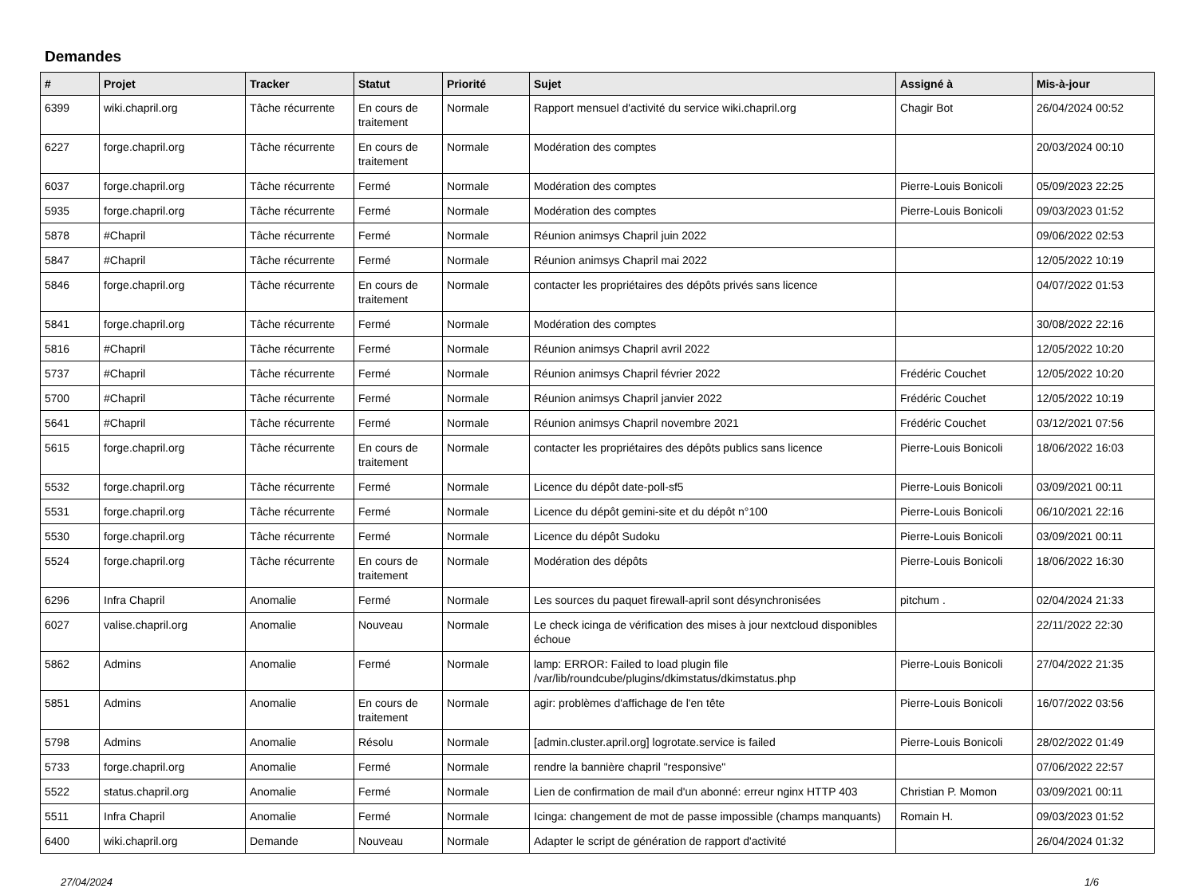Demandes
| # | Projet | Tracker | Statut | Priorité | Sujet | Assigné à | Mis-à-jour |
| --- | --- | --- | --- | --- | --- | --- | --- |
| 6399 | wiki.chapril.org | Tâche récurrente | En cours de traitement | Normale | Rapport mensuel d'activité du service wiki.chapril.org | Chagir Bot | 26/04/2024 00:52 |
| 6227 | forge.chapril.org | Tâche récurrente | En cours de traitement | Normale | Modération des comptes | | 20/03/2024 00:10 |
| 6037 | forge.chapril.org | Tâche récurrente | Fermé | Normale | Modération des comptes | Pierre-Louis Bonicoli | 05/09/2023 22:25 |
| 5935 | forge.chapril.org | Tâche récurrente | Fermé | Normale | Modération des comptes | Pierre-Louis Bonicoli | 09/03/2023 01:52 |
| 5878 | #Chapril | Tâche récurrente | Fermé | Normale | Réunion animsys Chapril juin 2022 | | 09/06/2022 02:53 |
| 5847 | #Chapril | Tâche récurrente | Fermé | Normale | Réunion animsys Chapril mai 2022 | | 12/05/2022 10:19 |
| 5846 | forge.chapril.org | Tâche récurrente | En cours de traitement | Normale | contacter les propriétaires des dépôts privés sans licence | | 04/07/2022 01:53 |
| 5841 | forge.chapril.org | Tâche récurrente | Fermé | Normale | Modération des comptes | | 30/08/2022 22:16 |
| 5816 | #Chapril | Tâche récurrente | Fermé | Normale | Réunion animsys Chapril avril 2022 | | 12/05/2022 10:20 |
| 5737 | #Chapril | Tâche récurrente | Fermé | Normale | Réunion animsys Chapril février 2022 | Frédéric Couchet | 12/05/2022 10:20 |
| 5700 | #Chapril | Tâche récurrente | Fermé | Normale | Réunion animsys Chapril janvier 2022 | Frédéric Couchet | 12/05/2022 10:19 |
| 5641 | #Chapril | Tâche récurrente | Fermé | Normale | Réunion animsys Chapril novembre 2021 | Frédéric Couchet | 03/12/2021 07:56 |
| 5615 | forge.chapril.org | Tâche récurrente | En cours de traitement | Normale | contacter les propriétaires des dépôts publics sans licence | Pierre-Louis Bonicoli | 18/06/2022 16:03 |
| 5532 | forge.chapril.org | Tâche récurrente | Fermé | Normale | Licence du dépôt date-poll-sf5 | Pierre-Louis Bonicoli | 03/09/2021 00:11 |
| 5531 | forge.chapril.org | Tâche récurrente | Fermé | Normale | Licence du dépôt gemini-site et du dépôt n°100 | Pierre-Louis Bonicoli | 06/10/2021 22:16 |
| 5530 | forge.chapril.org | Tâche récurrente | Fermé | Normale | Licence du dépôt Sudoku | Pierre-Louis Bonicoli | 03/09/2021 00:11 |
| 5524 | forge.chapril.org | Tâche récurrente | En cours de traitement | Normale | Modération des dépôts | Pierre-Louis Bonicoli | 18/06/2022 16:30 |
| 6296 | Infra Chapril | Anomalie | Fermé | Normale | Les sources du paquet firewall-april sont désynchronisées | pitchum . | 02/04/2024 21:33 |
| 6027 | valise.chapril.org | Anomalie | Nouveau | Normale | Le check icinga de vérification des mises à jour nextcloud disponibles échoue | | 22/11/2022 22:30 |
| 5862 | Admins | Anomalie | Fermé | Normale | lamp: ERROR: Failed to load plugin file /var/lib/roundcube/plugins/dkimstatus/dkimstatus.php | Pierre-Louis Bonicoli | 27/04/2022 21:35 |
| 5851 | Admins | Anomalie | En cours de traitement | Normale | agir: problèmes d'affichage de l'en tête | Pierre-Louis Bonicoli | 16/07/2022 03:56 |
| 5798 | Admins | Anomalie | Résolu | Normale | [admin.cluster.april.org] logrotate.service is failed | Pierre-Louis Bonicoli | 28/02/2022 01:49 |
| 5733 | forge.chapril.org | Anomalie | Fermé | Normale | rendre la bannière chapril "responsive" | | 07/06/2022 22:57 |
| 5522 | status.chapril.org | Anomalie | Fermé | Normale | Lien de confirmation de mail d'un abonné: erreur nginx HTTP 403 | Christian P. Momon | 03/09/2021 00:11 |
| 5511 | Infra Chapril | Anomalie | Fermé | Normale | Icinga: changement de mot de passe impossible (champs manquants) | Romain H. | 09/03/2023 01:52 |
| 6400 | wiki.chapril.org | Demande | Nouveau | Normale | Adapter le script de génération de rapport d'activité | | 26/04/2024 01:32 |
27/04/2024 1/6